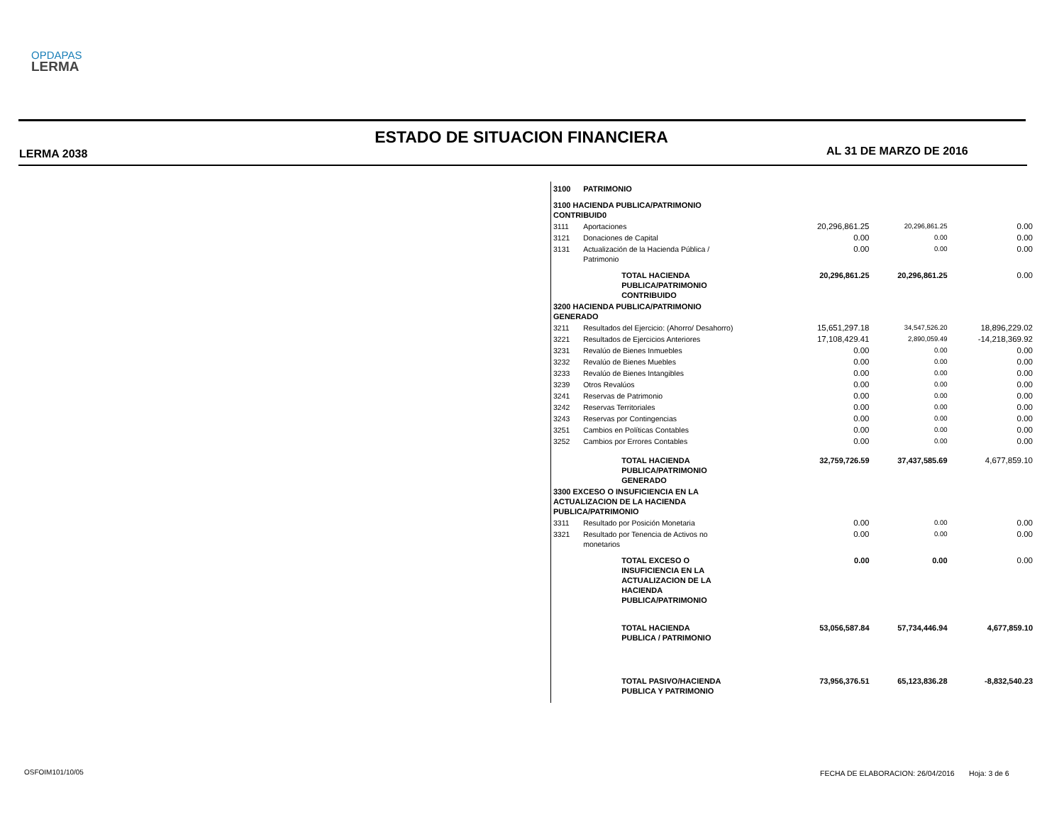OPDAPAS
LERMA
ESTADO DE SITUACION FINANCIERA
LERMA 2038 AL 31 DE MARZO DE 2016
| 3100 | PATRIMONIO | | | | |
| 3100 HACIENDA PUBLICA/PATRIMONIO CONTRIBUID0 | | | | | |
| 3111 | Aportaciones | | 20,296,861.25 | 20,296,861.25 | 0.00 |
| 3121 | Donaciones de Capital | | 0.00 | 0.00 | 0.00 |
| 3131 | Actualización de la Hacienda Pública / Patrimonio | | 0.00 | 0.00 | 0.00 |
| | | TOTAL HACIENDA PUBLICA/PATRIMONIO CONTRIBUIDO | 20,296,861.25 | 20,296,861.25 | 0.00 |
| 3200 HACIENDA PUBLICA/PATRIMONIO GENERADO | | | | | |
| 3211 | Resultados del Ejercicio: (Ahorro/ Desahorro) | | 15,651,297.18 | 34,547,526.20 | 18,896,229.02 |
| 3221 | Resultados de Ejercicios Anteriores | | 17,108,429.41 | 2,890,059.49 | -14,218,369.92 |
| 3231 | Revalúo de Bienes Inmuebles | | 0.00 | 0.00 | 0.00 |
| 3232 | Revalúo de Bienes Muebles | | 0.00 | 0.00 | 0.00 |
| 3233 | Revalúo de Bienes Intangibles | | 0.00 | 0.00 | 0.00 |
| 3239 | Otros Revalúos | | 0.00 | 0.00 | 0.00 |
| 3241 | Reservas de Patrimonio | | 0.00 | 0.00 | 0.00 |
| 3242 | Reservas Territoriales | | 0.00 | 0.00 | 0.00 |
| 3243 | Reservas por Contingencias | | 0.00 | 0.00 | 0.00 |
| 3251 | Cambios en Políticas Contables | | 0.00 | 0.00 | 0.00 |
| 3252 | Cambios por Errores Contables | | 0.00 | 0.00 | 0.00 |
| | | TOTAL HACIENDA PUBLICA/PATRIMONIO GENERADO | 32,759,726.59 | 37,437,585.69 | 4,677,859.10 |
| 3300 EXCESO O INSUFICIENCIA EN LA ACTUALIZACION DE LA HACIENDA PUBLICA/PATRIMONIO | | | | | |
| 3311 | Resultado por Posición Monetaria | | 0.00 | 0.00 | 0.00 |
| 3321 | Resultado por Tenencia de Activos no monetarios | | 0.00 | 0.00 | 0.00 |
| | | TOTAL EXCESO O INSUFICIENCIA EN LA ACTUALIZACION DE LA HACIENDA PUBLICA/PATRIMONIO | 0.00 | 0.00 | 0.00 |
| | | TOTAL HACIENDA PUBLICA / PATRIMONIO | 53,056,587.84 | 57,734,446.94 | 4,677,859.10 |
| | | TOTAL PASIVO/HACIENDA PUBLICA Y PATRIMONIO | 73,956,376.51 | 65,123,836.28 | -8,832,540.23 |
OSFOIM101/10/05
FECHA DE ELABORACION: 26/04/2016 Hoja: 3 de 6